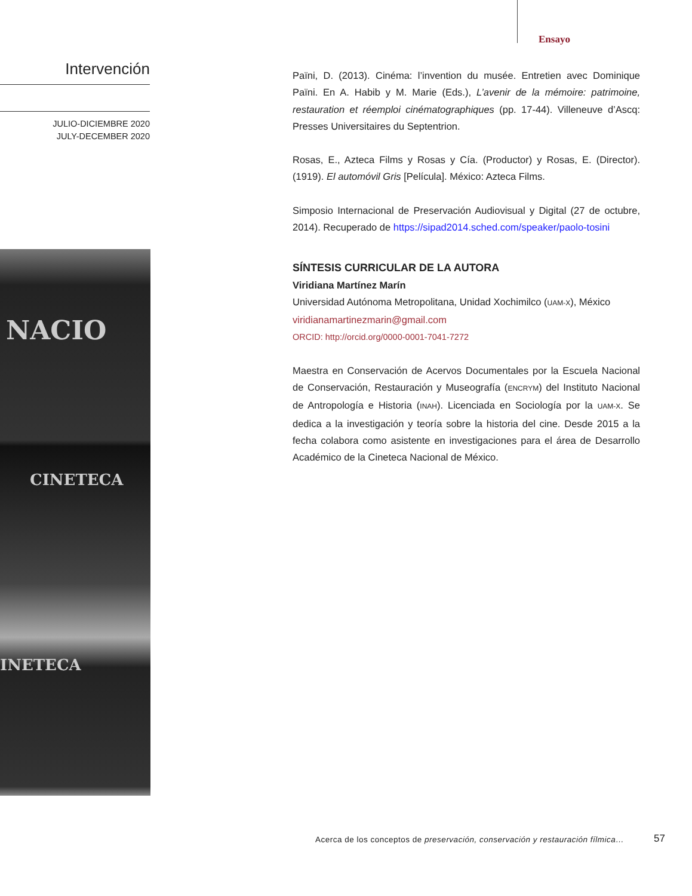Ensayo
Intervención
JULIO-DICIEMBRE 2020
JULY-DECEMBER 2020
NACIO
CINETECA
INETECA
Païni, D. (2013). Cinéma: l’invention du musée. Entretien avec Dominique Païni. En A. Habib y M. Marie (Eds.), L’avenir de la mémoire: patrimoine, restauration et réemploi cinématographiques (pp. 17-44). Villeneuve d’Ascq: Presses Universitaires du Septentrion.
Rosas, E., Azteca Films y Rosas y Cía. (Productor) y Rosas, E. (Director). (1919). El automóvil Gris [Película]. México: Azteca Films.
Simposio Internacional de Preservación Audiovisual y Digital (27 de octubre, 2014). Recuperado de https://sipad2014.sched.com/speaker/paolo-tosini
SÍNTESIS CURRICULAR DE LA AUTORA
Viridiana Martínez Marín
Universidad Autónoma Metropolitana, Unidad Xochimilco (UAM-X), México
viridianamartinezmarin@gmail.com
ORCID: http://orcid.org/0000-0001-7041-7272
Maestra en Conservación de Acervos Documentales por la Escuela Nacional de Conservación, Restauración y Museografía (ENCRYM) del Instituto Nacional de Antropología e Historia (INAH). Licenciada en Sociología por la UAM-X. Se dedica a la investigación y teoría sobre la historia del cine. Desde 2015 a la fecha colabora como asistente en investigaciones para el área de Desarrollo Académico de la Cineteca Nacional de México.
Acerca de los conceptos de preservación, conservación y restauración fílmica…
57